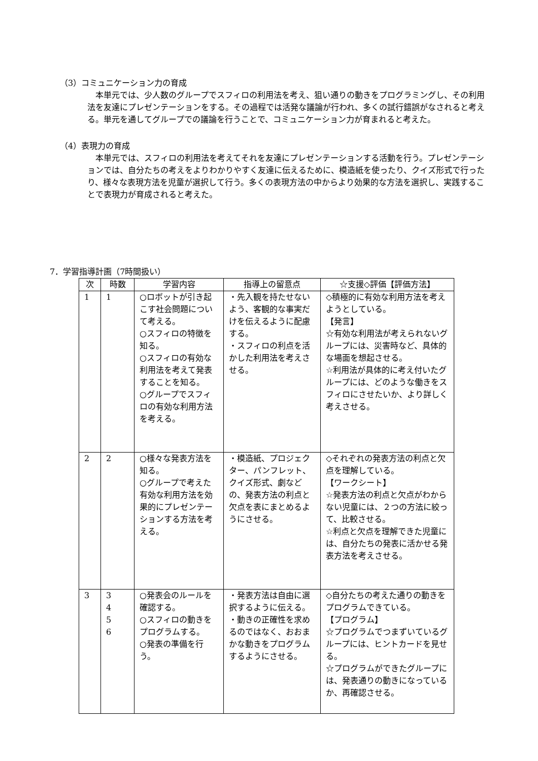（3）コミュニケーション力の育成
本単元では、少人数のグループでスフィロの利用法を考え、狙い通りの動きをプログラミングし、その利用法を友達にプレゼンテーションをする。その過程では活発な議論が行われ、多くの試行錯誤がなされると考える。単元を通してグループでの議論を行うことで、コミュニケーション力が育まれると考えた。
（4）表現力の育成
本単元では、スフィロの利用法を考えてそれを友達にプレゼンテーションする活動を行う。プレゼンテーションでは、自分たちの考えをよりわかりやすく友達に伝えるために、模造紙を使ったり、クイズ形式で行ったり、様々な表現方法を児童が選択して行う。多くの表現方法の中からより効果的な方法を選択し、実践することで表現力が育成されると考えた。
7．学習指導計画（7時間扱い）
| 次 | 時数 | 学習内容 | 指導上の留意点 | ☆支援◇評価【評価方法】 |
| --- | --- | --- | --- | --- |
| 1 | 1 | ○ロボットが引き起こす社会問題について考える。 ○スフィロの特徴を知る。 ○スフィロの有効な利用法を考えて発表することを知る。 ○グループでスフィロの有効な利用方法を考える。 | ・先入観を持たせないよう、客観的な事実だけを伝えるように配慮する。 ・スフィロの利点を活かした利用法を考えさせる。 | ◇積極的に有効な利用方法を考えようとしている。 【発言】 ☆有効な利用法が考えられないグループには、災害時など、具体的な場面を想起させる。 ☆利用法が具体的に考え付いたグループには、どのような働きをスフィロにさせたいか、より詳しく考えさせる。 |
| 2 | 2 | ○様々な発表方法を知る。 ○グループで考えた有効な利用方法を効果的にプレゼンテーションする方法を考える。 | ・模造紙、プロジェクター、パンフレット、クイズ形式、劇などの、発表方法の利点と欠点を表にまとめるようにさせる。 | ◇それぞれの発表方法の利点と欠点を理解している。 【ワークシート】 ☆発表方法の利点と欠点がわからない児童には、２つの方法に絞って、比較させる。 ☆利点と欠点を理解できた児童には、自分たちの発表に活かせる発表方法を考えさせる。 |
| 3 | 3 4 5 6 | ○発表会のルールを確認する。 ○スフィロの動きをプログラムする。 ○発表の準備を行う。 | ・発表方法は自由に選択するように伝える。 ・動きの正確性を求めるのではなく、おおまかな動きをプログラムするようにさせる。 | ◇自分たちの考えた通りの動きをプログラムできている。 【プログラム】 ☆プログラムでつまずいているグループには、ヒントカードを見せる。 ☆プログラムができたグループには、発表通りの動きになっているか、再確認させる。 |